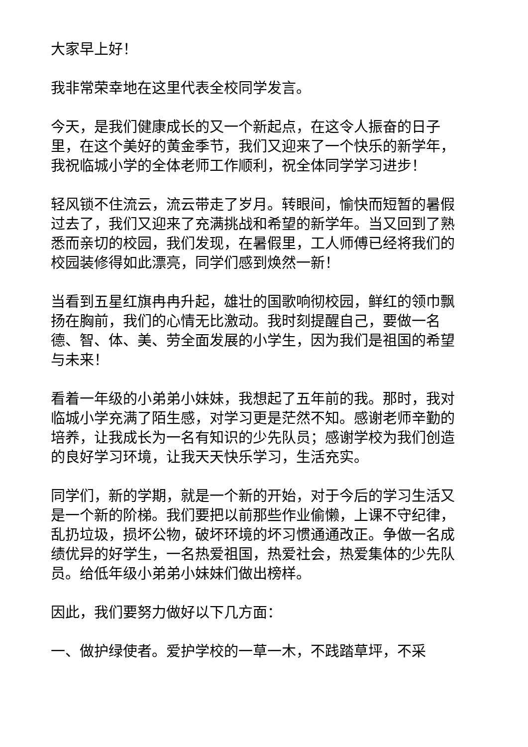大家早上好！
我非常荣幸地在这里代表全校同学发言。
今天，是我们健康成长的又一个新起点，在这令人振奋的日子里，在这个美好的黄金季节，我们又迎来了一个快乐的新学年，我祝临城小学的全体老师工作顺利，祝全体同学学习进步！
轻风锁不住流云，流云带走了岁月。转眼间，愉快而短暂的暑假过去了，我们又迎来了充满挑战和希望的新学年。当又回到了熟悉而亲切的校园，我们发现，在暑假里，工人师傅已经将我们的校园装修得如此漂亮，同学们感到焕然一新！
当看到五星红旗冉冉升起，雄壮的国歌响彻校园，鲜红的领巾飘扬在胸前，我们的心情无比激动。我时刻提醒自己，要做一名德、智、体、美、劳全面发展的小学生，因为我们是祖国的希望与未来！
看着一年级的小弟弟小妹妹，我想起了五年前的我。那时，我对临城小学充满了陌生感，对学习更是茫然不知。感谢老师辛勤的培养，让我成长为一名有知识的少先队员；感谢学校为我们创造的良好学习环境，让我天天快乐学习，生活充实。
同学们，新的学期，就是一个新的开始，对于今后的学习生活又是一个新的阶梯。我们要把以前那些作业偷懒，上课不守纪律，乱扔垃圾，损坏公物，破坏环境的坏习惯通通改正。争做一名成绩优异的好学生，一名热爱祖国，热爱社会，热爱集体的少先队员。给低年级小弟弟小妹妹们做出榜样。
因此，我们要努力做好以下几方面：
一、做护绿使者。爱护学校的一草一木，不践踏草坪，不采